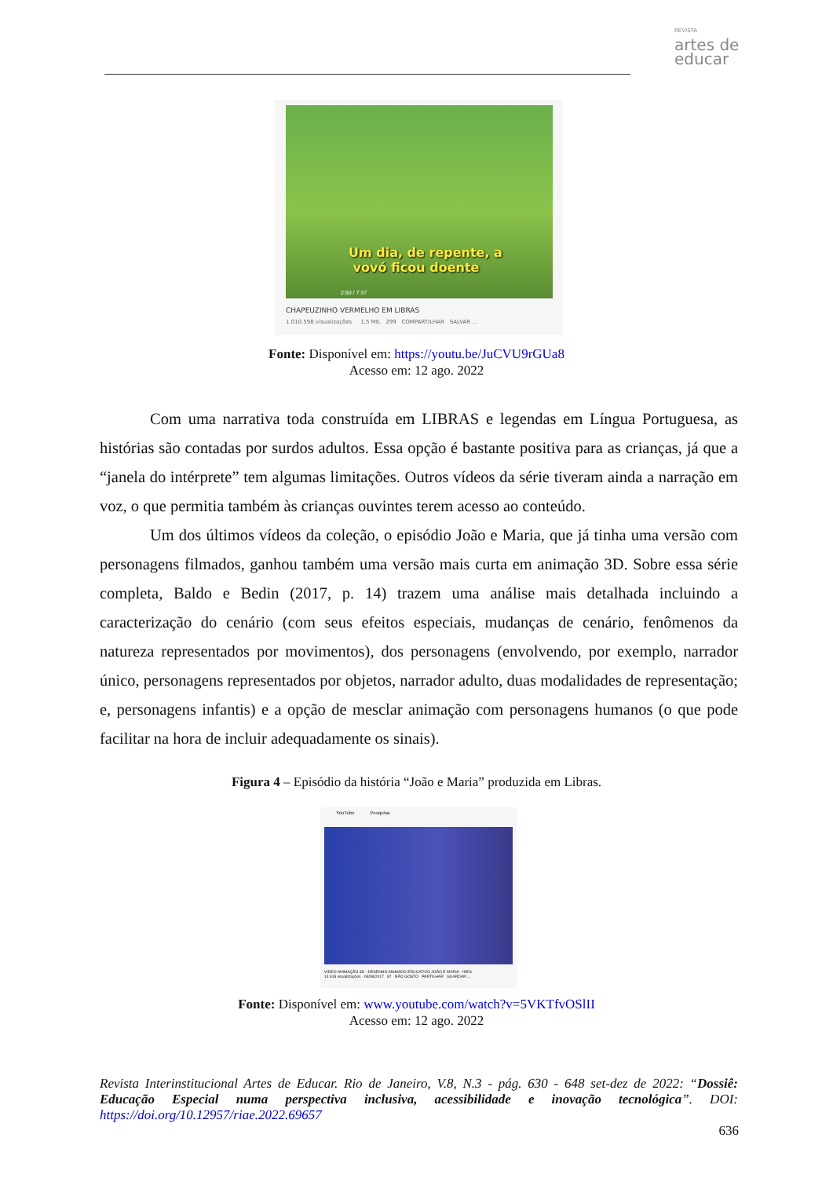REVISTA
artes de
educar
Um dia, de repente, a
vovó ficou doente
2:50 / 7:37
CHAPEUZINHO VERMELHO EM LIBRAS
1.010.598 visualizações 1,5 MIL 299 COMPARTILHAR SALVAR ...
Fonte: Disponível em: https://youtu.be/JuCVU9rGUa8
Acesso em: 12 ago. 2022
Com uma narrativa toda construída em LIBRAS e legendas em Língua Portuguesa, as histórias são contadas por surdos adultos. Essa opção é bastante positiva para as crianças, já que a “janela do intérprete” tem algumas limitações. Outros vídeos da série tiveram ainda a narração em voz, o que permitia também às crianças ouvintes terem acesso ao conteúdo.
Um dos últimos vídeos da coleção, o episódio João e Maria, que já tinha uma versão com personagens filmados, ganhou também uma versão mais curta em animação 3D. Sobre essa série completa, Baldo e Bedin (2017, p. 14) trazem uma análise mais detalhada incluindo a caracterização do cenário (com seus efeitos especiais, mudanças de cenário, fenômenos da natureza representados por movimentos), dos personagens (envolvendo, por exemplo, narrador único, personagens representados por objetos, narrador adulto, duas modalidades de representação; e, personagens infantis) e a opção de mesclar animação com personagens humanos (o que pode facilitar na hora de incluir adequadamente os sinais).
Figura 4 – Episódio da história “João e Maria” produzida em Libras.
YouTube Pesquisa
VÍDEO ANIMAÇÃO 3D - DESENHO ANIMADO EDUCATIVO JOÃO E MARIA - INES
14 618 visualizações · 08/08/2017 87 NÃO GOSTO PARTILHAR GUARDAR ...
Fonte: Disponível em: www.youtube.com/watch?v=5VKTfvOSlII
Acesso em: 12 ago. 2022
Revista Interinstitucional Artes de Educar. Rio de Janeiro, V.8, N.3 - pág. 630 - 648 set-dez de 2022: “Dossiê: Educação Especial numa perspectiva inclusiva, acessibilidade e inovação tecnológica”. DOI: https://doi.org/10.12957/riae.2022.69657
636